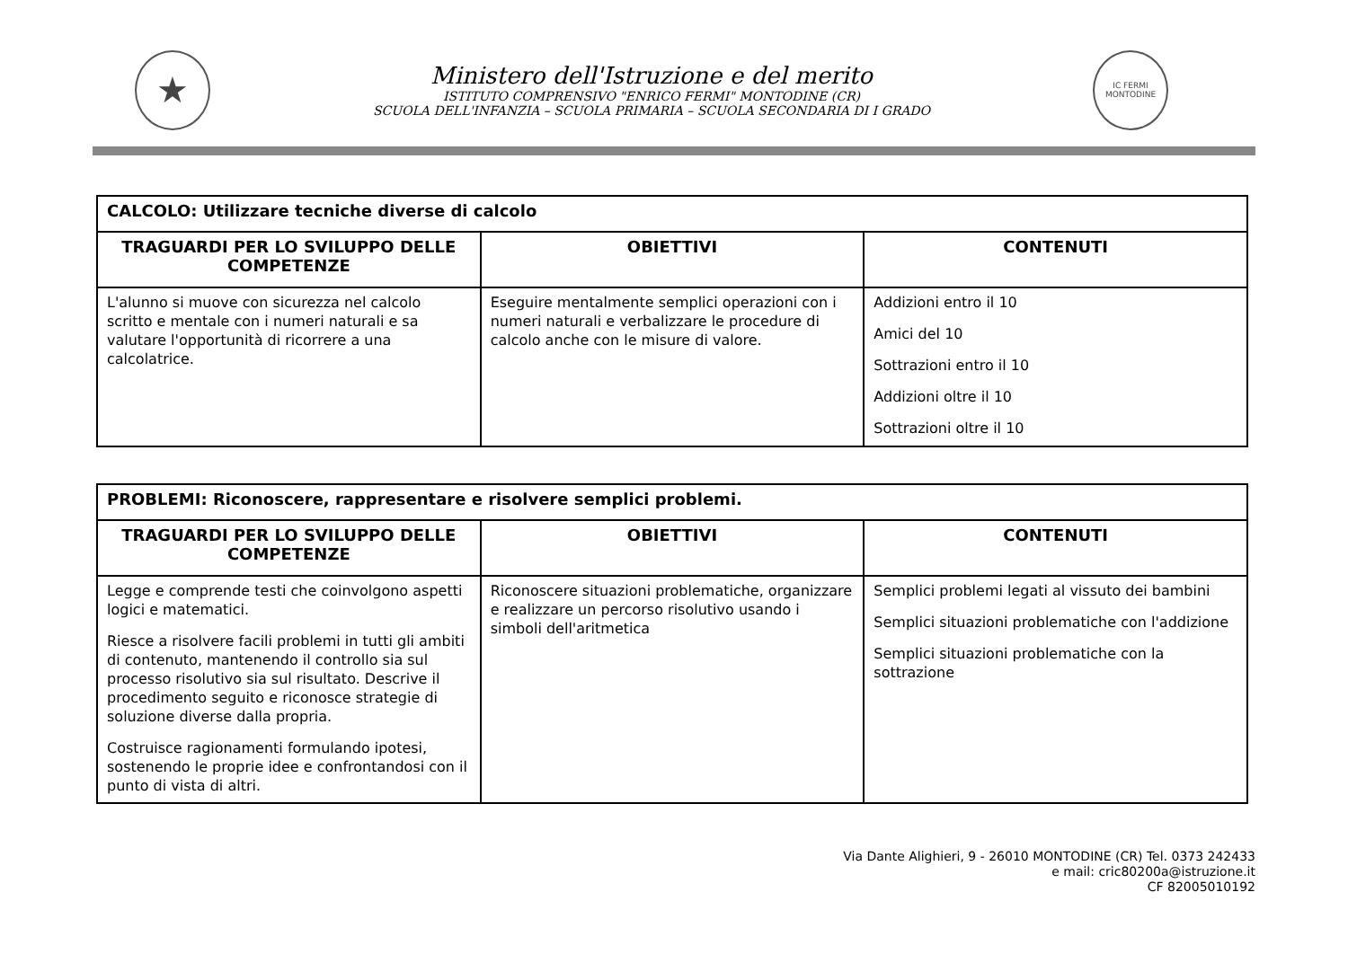★
Ministero dell'Istruzione e del merito
ISTITUTO COMPRENSIVO "ENRICO FERMI" MONTODINE (CR)
SCUOLA DELL'INFANZIA – SCUOLA PRIMARIA – SCUOLA SECONDARIA DI I GRADO
IC FERMI
MONTODINE
| CALCOLO: Utilizzare tecniche diverse di calcolo | | |
| --- | --- | --- |
| TRAGUARDI PER LO SVILUPPO DELLE COMPETENZE | OBIETTIVI | CONTENUTI |
| L'alunno si muove con sicurezza nel calcolo scritto e mentale con i numeri naturali e sa valutare l'opportunità di ricorrere a una calcolatrice. | Eseguire mentalmente semplici operazioni con i numeri naturali e verbalizzare le procedure di calcolo anche con le misure di valore. | Addizioni entro il 10 Amici del 10 Sottrazioni entro il 10 Addizioni oltre il 10 Sottrazioni oltre il 10 |
| PROBLEMI: Riconoscere, rappresentare e risolvere semplici problemi. | | |
| --- | --- | --- |
| TRAGUARDI PER LO SVILUPPO DELLE COMPETENZE | OBIETTIVI | CONTENUTI |
| Legge e comprende testi che coinvolgono aspetti logici e matematici. Riesce a risolvere facili problemi in tutti gli ambiti di contenuto, mantenendo il controllo sia sul processo risolutivo sia sul risultato. Descrive il procedimento seguito e riconosce strategie di soluzione diverse dalla propria. Costruisce ragionamenti formulando ipotesi, sostenendo le proprie idee e confrontandosi con il punto di vista di altri. | Riconoscere situazioni problematiche, organizzare e realizzare un percorso risolutivo usando i simboli dell'aritmetica | Semplici problemi legati al vissuto dei bambini Semplici situazioni problematiche con l'addizione Semplici situazioni problematiche con la sottrazione |
Via Dante Alighieri, 9 - 26010 MONTODINE (CR) Tel. 0373 242433
e mail: cric80200a@istruzione.it
CF 82005010192